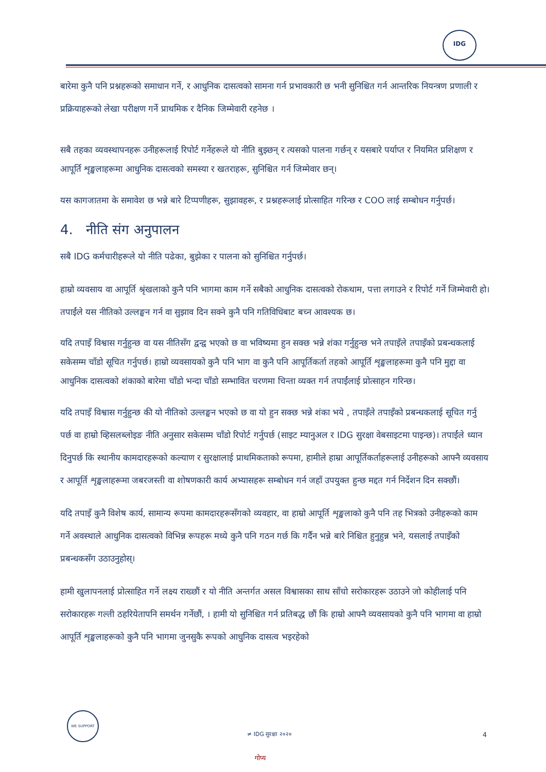IDG
बारेमा कुनै पनि प्रश्नहरूको समाधान गर्ने, र आधुनिक दासत्वको सामना गर्न प्रभावकारी छ भनी सुनिश्चित गर्न आन्तरिक नियन्त्रण प्रणाली र प्रक्रियाहरूको लेखा परीक्षण गर्ने प्राथमिक र दैनिक जिम्मेवारी रहनेछ ।
सबै तहका व्यवस्थापनहरू उनीहरूलाई रिपोर्ट गर्नेहरूले यो नीति बुझ्छन् र त्यसको पालना गर्छन् र यसबारे पर्याप्त र नियमित प्रशिक्षण र आपूर्ति शृङ्खलाहरूमा आधुनिक दासत्वको समस्या र खतराहरू, सुनिश्चित गर्न जिम्मेवार छन्।
यस कागजातमा के समावेश छ भन्ने बारे टिप्पणीहरू, सुझावहरू, र प्रश्नहरूलाई प्रोत्साहित गरिन्छ र COO लाई सम्बोधन गर्नुपर्छ।
4. नीति संग अनुपालन
सबै IDG कर्मचारीहरूले यो नीति पढेका, बुझेका र पालना को सुनिश्चित गर्नुपर्छ।
हाम्रो व्यवसाय वा आपूर्ति श्रृंखलाको कुनै पनि भागमा काम गर्ने सबैको आधुनिक दासत्वको रोकथाम, पत्ता लगाउने र रिपोर्ट गर्ने जिम्मेवारी हो। तपाईंले यस नीतिको उल्लङ्घन गर्न वा सुझाव दिन सक्ने कुनै पनि गतिविधिबाट बच्न आवश्यक छ।
यदि तपाइँ विश्वास गर्नुहुन्छ वा यस नीतिसँग द्वन्द्व भएको छ वा भविष्यमा हुन सक्छ भन्ने शंका गर्नुहुन्छ भने तपाइँले तपाइँको प्रबन्धकलाई सकेसम्म चाँडो सूचित गर्नुपर्छ। हाम्रो व्यवसायको कुनै पनि भाग वा कुनै पनि आपूर्तिकर्ता तहको आपूर्ति शृङ्खलाहरूमा कुनै पनि मुद्दा वा आधुनिक दासत्वको शंकाको बारेमा चाँडो भन्दा चाँडो सम्भावित चरणमा चिन्ता व्यक्त गर्न तपाईंलाई प्रोत्साहन गरिन्छ।
यदि तपाइँ विश्वास गर्नुहुन्छ की यो नीतिको उल्लङ्घन भएको छ वा यो हुन सक्छ भन्ने शंका भये , तपाइँले तपाइँको प्रबन्धकलाई सूचित गर्नु पर्छ वा हाम्रो व्हिसलब्लोइङ नीति अनुसार सकेसम्म चाँडो रिपोर्ट गर्नुपर्छ (साइट म्यानुअल र IDG सुरक्षा वेबसाइटमा पाइन्छ)। तपाईंले ध्यान दिनुपर्छ कि स्थानीय कामदारहरूको कल्याण र सुरक्षालाई प्राथमिकताको रूपमा, हामीले हाम्रा आपूर्तिकर्ताहरूलाई उनीहरूको आफ्नै व्यवसाय र आपूर्ति शृङ्खलाहरूमा जबरजस्ती वा शोषणकारी कार्य अभ्यासहरू सम्बोधन गर्न जहाँ उपयुक्त हुन्छ मद्दत गर्न निर्देशन दिन सक्छौं।
यदि तपाइँ कुनै विशेष कार्य, सामान्य रूपमा कामदारहरूसँगको व्यवहार, वा हाम्रो आपूर्ति शृङ्खलाको कुनै पनि तह भित्रको उनीहरूको काम गर्ने अवस्थाले आधुनिक दासत्वको विभिन्न रूपहरू मध्ये कुनै पनि गठन गर्छ कि गर्दैन भन्ने बारे निश्चित हुनुहुन्न भने, यसलाई तपाइँको प्रबन्धकसँग उठाउनुहोस्।
हामी खुलापनलाई प्रोत्साहित गर्ने लक्ष्य राख्छौं र यो नीति अन्तर्गत असल विश्वासका साथ साँचो सरोकारहरू उठाउने जो कोहीलाई पनि सरोकारहरू गल्ती ठहरियेतापनि समर्थन गर्नेछौं, । हामी यो सुनिश्चित गर्न प्रतिबद्ध छौं कि हाम्रो आफ्नै व्यवसायको कुनै पनि भागमा वा हाम्रो आपूर्ति शृङ्खलाहरूको कुनै पनि भागमा जुनसुकै रूपको आधुनिक दासत्व भइरहेको
WE SUPPORT
≠ IDG सुरक्षा २०२० 4
गोप्य